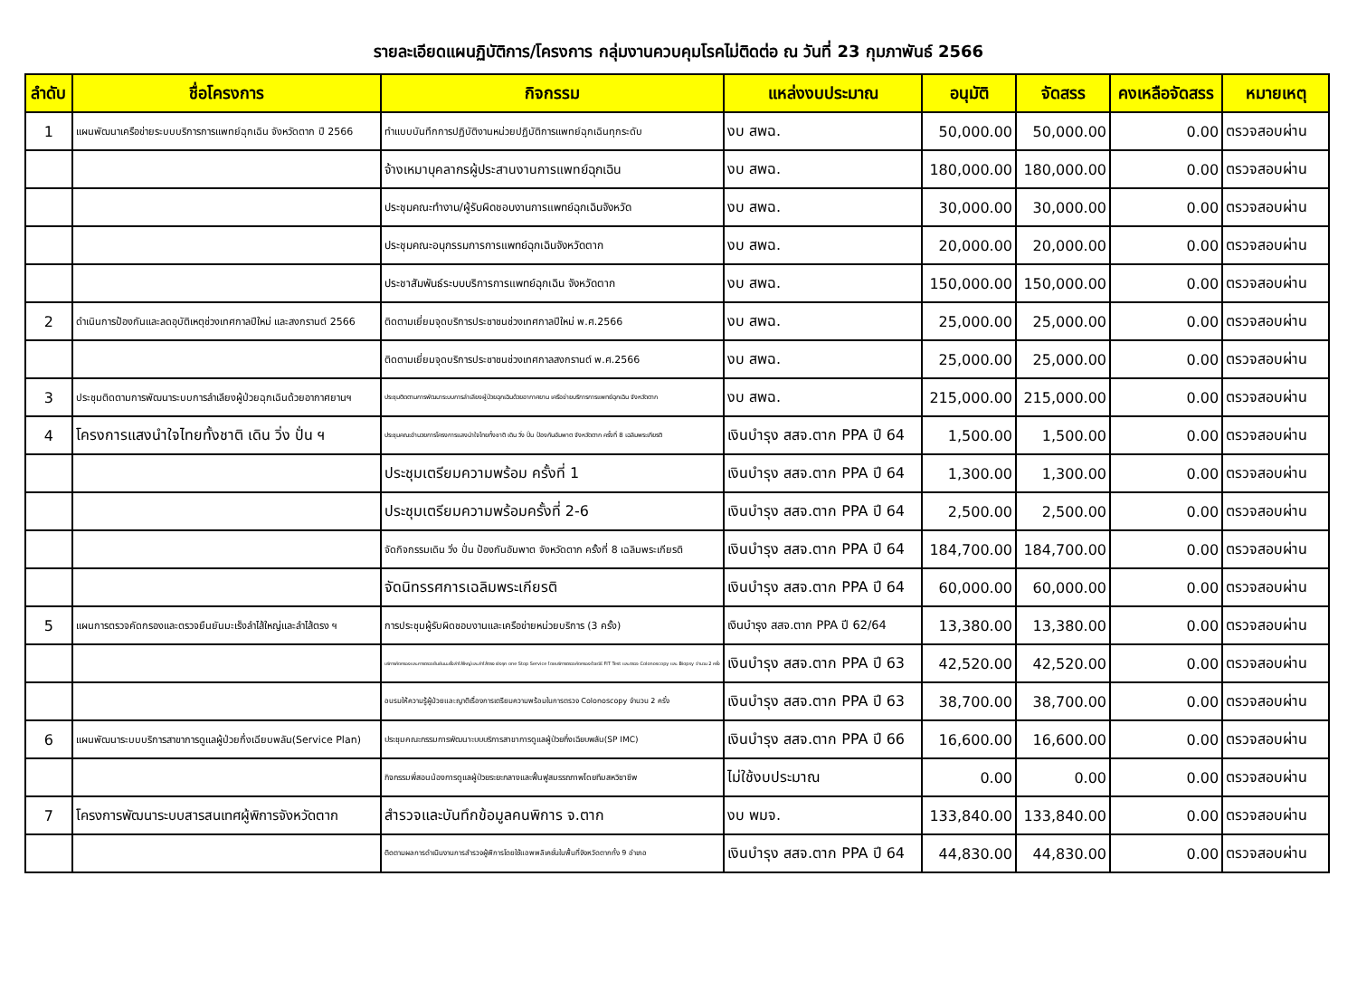รายละเอียดแผนฏิบัติการ/โครงการ กลุ่มงานควบคุมโรคไม่ติดต่อ ณ วันที่ 23 กุมภาพันธ์ 2566
| ลำดับ | ชื่อโครงการ | กิจกรรม | แหล่งงบประมาณ | อนุมัติ | จัดสรร | คงเหลือจัดสรร | หมายเหตุ |
| --- | --- | --- | --- | --- | --- | --- | --- |
| 1 | แผนพัฒนาเครือข่ายระบบบริการการแพทย์ฉุกเฉิน จังหวัดตาก ปี 2566 | ทำแบบบันทึกการปฏิบัติงานหน่วยปฏิบัติการแพทย์ฉุกเฉินทุกระดับ | งบ สพฉ. | 50,000.00 | 50,000.00 | 0.00 | ตรวจสอบผ่าน |
| | | จ้างเหมาบุคลากรผู้ประสานงานการแพทย์ฉุกเฉิน | งบ สพฉ. | 180,000.00 | 180,000.00 | 0.00 | ตรวจสอบผ่าน |
| | | ประชุมคณะทำงาน/ผู้รับผิดชอบงานการแพทย์ฉุกเฉินจังหวัด | งบ สพฉ. | 30,000.00 | 30,000.00 | 0.00 | ตรวจสอบผ่าน |
| | | ประชุมคณะอนุกรรมการการแพทย์ฉุกเฉินจังหวัดตาก | งบ สพฉ. | 20,000.00 | 20,000.00 | 0.00 | ตรวจสอบผ่าน |
| | | ประชาสัมพันธ์ระบบบริการการแพทย์ฉุกเฉิน จังหวัดตาก | งบ สพฉ. | 150,000.00 | 150,000.00 | 0.00 | ตรวจสอบผ่าน |
| 2 | ดำเนินการป้องกันและลดอุบัติเหตุช่วงเทศกาลปีใหม่ และสงกรานต์ 2566 | ติดตามเยี่ยมจุดบริการประชาชนช่วงเทศกาลปีใหม่ พ.ศ.2566 | งบ สพฉ. | 25,000.00 | 25,000.00 | 0.00 | ตรวจสอบผ่าน |
| | | ติดตามเยี่ยมจุดบริการประชาชนช่วงเทศกาลสงกรานต์ พ.ศ.2566 | งบ สพฉ. | 25,000.00 | 25,000.00 | 0.00 | ตรวจสอบผ่าน |
| 3 | ประชุมติดตามการพัฒนาระบบการลำเลียงผู้ป่วยฉุกเฉินด้วยอากาศยานฯ | ประชุมติดตามการพัฒนาระบบการลำเลียงผู้ป่วยฉุกเฉินด้วยอากาศยาน เครือข่ายบริการการแพทย์ฉุกเฉิน จังหวัดตาก | งบ สพฉ. | 215,000.00 | 215,000.00 | 0.00 | ตรวจสอบผ่าน |
| 4 | โครงการแสงนำใจไทยทั้งชาติ เดิน วิ่ง ปั่น ฯ | ประชุมคณะอำนวยการโครงการแสงนำใจไทยทั้งชาติ เดิน วิ่ง ปั่น ป้องกันอัมพาต จังหวัดตาก ครั้งที่ 8 เฉลิมพระเกียรติ | เงินบำรุง สสจ.ตาก PPA ปี 64 | 1,500.00 | 1,500.00 | 0.00 | ตรวจสอบผ่าน |
| | | ประชุมเตรียมความพร้อม ครั้งที่ 1 | เงินบำรุง สสจ.ตาก PPA ปี 64 | 1,300.00 | 1,300.00 | 0.00 | ตรวจสอบผ่าน |
| | | ประชุมเตรียมความพร้อมครั้งที่ 2-6 | เงินบำรุง สสจ.ตาก PPA ปี 64 | 2,500.00 | 2,500.00 | 0.00 | ตรวจสอบผ่าน |
| | | จัดกิจกรรมเดิน วิ่ง ปั่น ป้องกันอัมพาต จังหวัดตาก ครั้งที่ 8 เฉลิมพระเกียรติ | เงินบำรุง สสจ.ตาก PPA ปี 64 | 184,700.00 | 184,700.00 | 0.00 | ตรวจสอบผ่าน |
| | | จัดนิทรรศการเฉลิมพระเกียรติ | เงินบำรุง สสจ.ตาก PPA ปี 64 | 60,000.00 | 60,000.00 | 0.00 | ตรวจสอบผ่าน |
| 5 | แผนการตรวจคัดกรองและตรวจยืนยันมะเร็งลำไส้ใหญ่และลำไส้ตรง ฯ | การประชุมผู้รับผิดชอบงานและเครือข่ายหน่วยบริการ (3 ครั้ง) | เงินบำรุง สสจ.ตาก PPA ปี 62/64 | 13,380.00 | 13,380.00 | 0.00 | ตรวจสอบผ่าน |
| | | บริการคัดกรองและการตรวจยืนยันมะเร็งลำไส้ใหญ่และลำไส้ตรง เชิงรุก one Stop Service โดยบริการตรวจคัดกรองด้วยวิธี FIT Test และตรวจ Colonoscopy และ Biopsy จำนวน 2 ครั้ง | เงินบำรุง สสจ.ตาก PPA ปี 63 | 42,520.00 | 42,520.00 | 0.00 | ตรวจสอบผ่าน |
| | | อบรมให้ความรู้ผู้ป่วยและญาติเรื่องการเตรียมความพร้อมในการตรวจ Colonoscopy จำนวน 2 ครั้ง | เงินบำรุง สสจ.ตาก PPA ปี 63 | 38,700.00 | 38,700.00 | 0.00 | ตรวจสอบผ่าน |
| 6 | แผนพัฒนาระบบบริการสาขาการดูแลผู้ป่วยกึ่งเฉียบพลัน(Service Plan) | ประชุมคณะกรรมการพัฒนาะบบบริการสาขาการดูแลผู้ป่วยกึ่งเฉียบพลัน(SP IMC) | เงินบำรุง สสจ.ตาก PPA ปี 66 | 16,600.00 | 16,600.00 | 0.00 | ตรวจสอบผ่าน |
| | | กิจกรรมพี่สอนน้องการดูแลผู้ป่วยระยะกลางและฟื้นฟูสมรรถภาพโดยทีมสหวิชาชีพ | ไม่ใช้งบประมาณ | 0.00 | 0.00 | 0.00 | ตรวจสอบผ่าน |
| 7 | โครงการพัฒนาระบบสารสนเทศผู้พิการจังหวัดตาก | สำรวจและบันทึกข้อมูลคนพิการ จ.ตาก | งบ พมจ. | 133,840.00 | 133,840.00 | 0.00 | ตรวจสอบผ่าน |
| | | ติดตามผลการดำเนินงานการสำรวจผู้พิการโดยใช้แอพพลิเคชั่นในพื้นที่จังหวัดตากทั้ง 9 อำเภอ | เงินบำรุง สสจ.ตาก PPA ปี 64 | 44,830.00 | 44,830.00 | 0.00 | ตรวจสอบผ่าน |